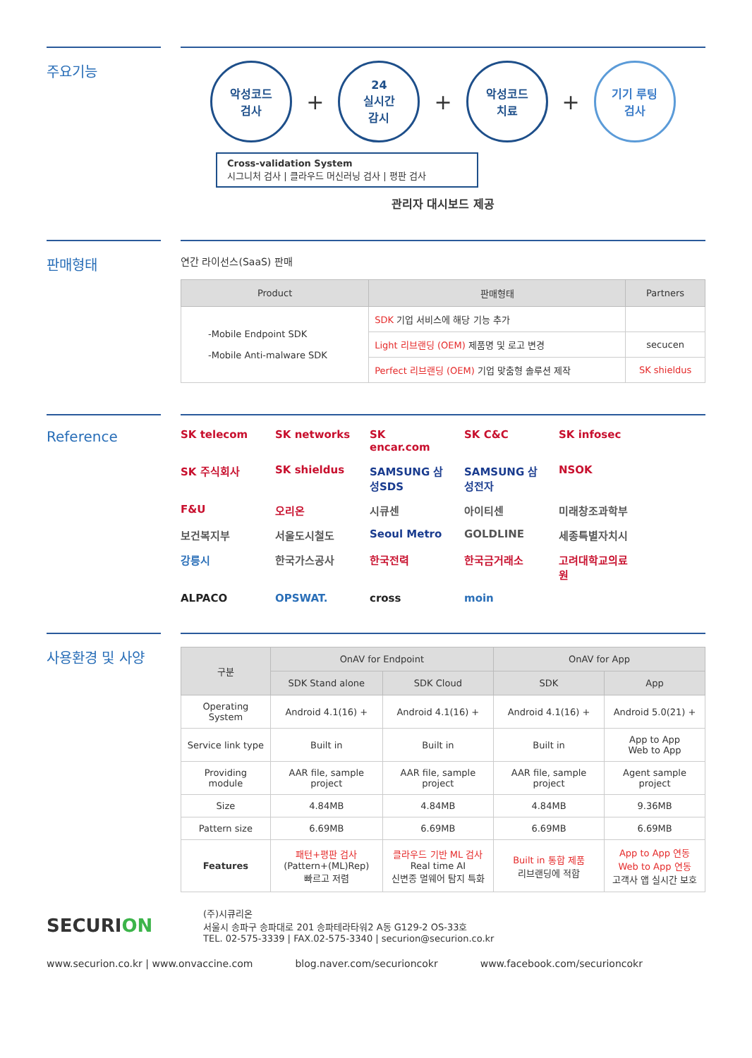주요기능
악성코드
검사
+
24
실시간
감시
+
악성코드
치료
+
기기 루팅
검사
Cross-validation System
시그니처 검사 | 클라우드 머신러닝 검사 | 평판 검사
관리자 대시보드 제공
판매형태
연간 라이선스(SaaS) 판매
| Product | 판매형태 | Partners |
| --- | --- | --- |
| -Mobile Endpoint SDK -Mobile Anti-malware SDK | SDK 기업 서비스에 해당 기능 추가 | |
| | Light 리브랜딩 (OEM) 제품명 및 로고 변경 | secucen |
| | Perfect 리브랜딩 (OEM) 기업 맞춤형 솔루션 제작 | SK shieldus |
Reference
SK telecom SK networks SK encar.com SK C&C SK infosec SK 주식회사 SK shieldus SAMSUNG 삼성SDS SAMSUNG 삼성전자 NSOK F&U 오리온 시큐센 아이티센 미래창조과학부 보건복지부 서울도시철도 Seoul Metro GOLDLINE 세종특별자치시 강릉시 한국가스공사 한국전력 한국금거래소 고려대학교의료원 ALPACO OPSWAT. cross moin
사용환경 및 사양
| 구분 | OnAV for Endpoint | | OnAV for App | |
| --- | --- | --- | --- | --- |
| | SDK Stand alone | SDK Cloud | SDK | App |
| Operating System | Android 4.1(16) + | Android 4.1(16) + | Android 4.1(16) + | Android 5.0(21) + |
| Service link type | Built in | Built in | Built in | App to App Web to App |
| Providing module | AAR file, sample project | AAR file, sample project | AAR file, sample project | Agent sample project |
| Size | 4.84MB | 4.84MB | 4.84MB | 9.36MB |
| Pattern size | 6.69MB | 6.69MB | 6.69MB | 6.69MB |
| Features | 패턴+평판 검사 (Pattern+(ML)Rep) 빠르고 저렴 | 클라우드 기반 ML 검사 Real time AI 신변종 멀웨어 탐지 특화 | Built in 통합 제품 리브랜딩에 적합 | App to App 연동 Web to App 연동 고객사 앱 실시간 보호 |
SECURION
(주)시큐리온
서울시 송파구 송파대로 201 송파테라타워2 A동 G129-2 OS-33호
TEL. 02-575-3339 | FAX.02-575-3340 | securion@securion.co.kr
www.securion.co.kr | www.onvaccine.com blog.naver.com/securioncokr www.facebook.com/securioncokr